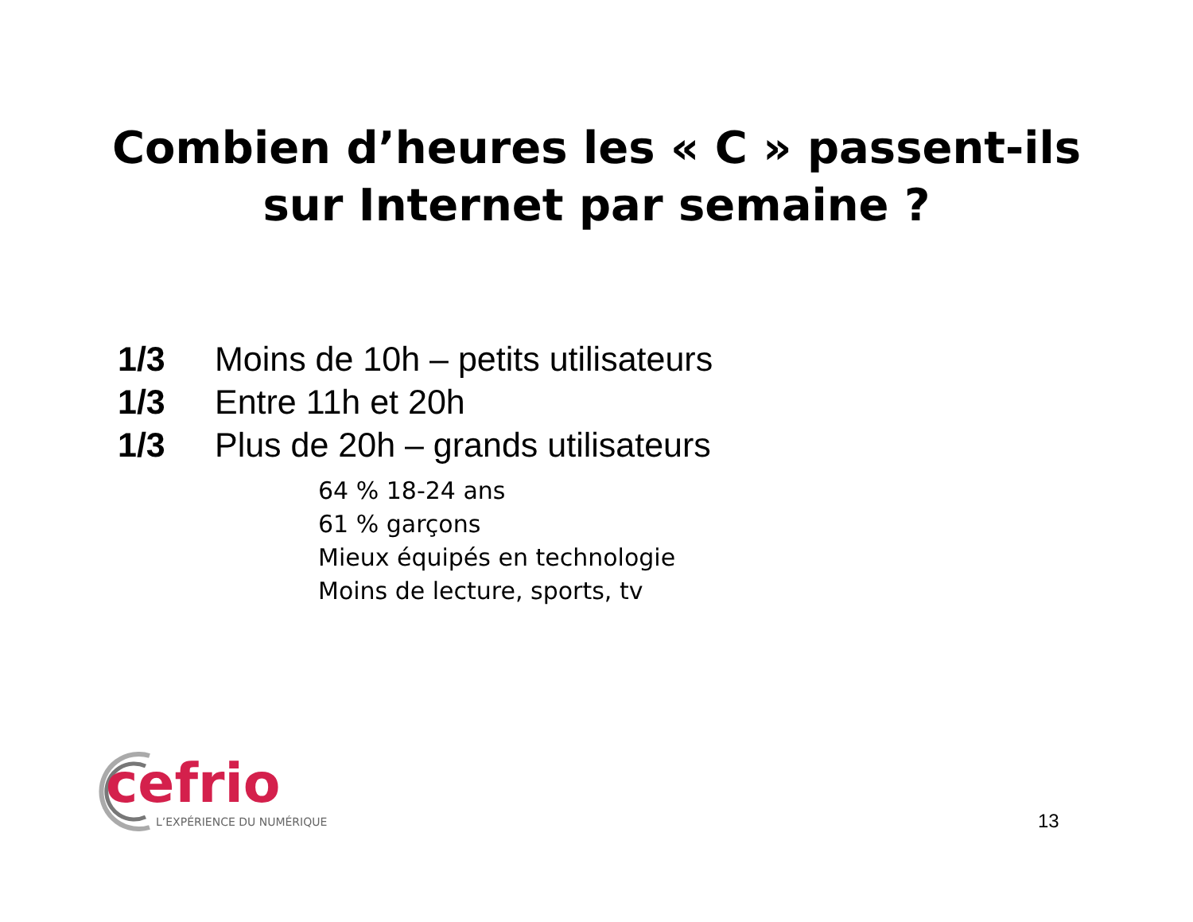Combien d’heures les « C » passent-ils
sur Internet par semaine ?
1/3 Moins de 10h – petits utilisateurs
1/3 Entre 11h et 20h
1/3 Plus de 20h – grands utilisateurs
64 % 18-24 ans
61 % garçons
Mieux équipés en technologie
Moins de lecture, sports, tv
cefrio
L’EXPÉRIENCE DU NUMÉRIQUE
13